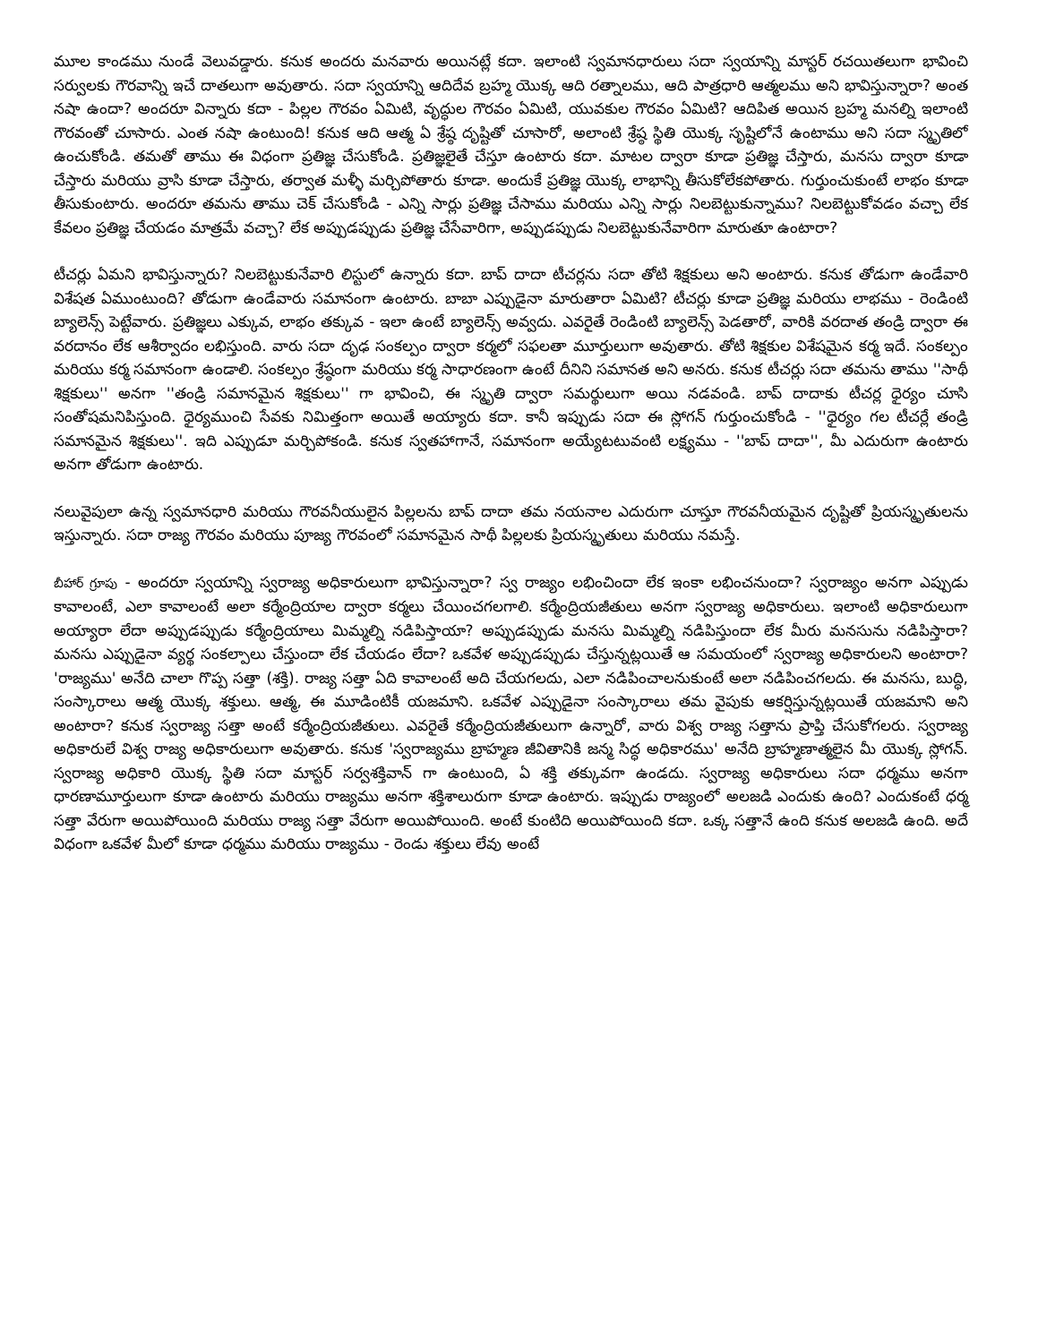మూల కాండము నుండే వెలువడ్డారు. కనుక అందరు మనవారు అయినట్లే కదా. ఇలాంటి స్వమానధారులు సదా స్వయాన్ని మాస్టర్ రచయితలుగా భావించి సర్వులకు గౌరవాన్ని ఇచే దాతలుగా అవుతారు. సదా స్వయాన్ని ఆదిదేవ బ్రహ్మ యొక్క ఆది రత్నాలము, ఆది పాత్రధారి ఆత్మలము అని భావిస్తున్నారా? అంత నషా ఉందా? అందరూ విన్నారు కదా - పిల్లల గౌరవం ఏమిటి, వృద్ధుల గౌరవం ఏమిటి, యువకుల గౌరవం ఏమిటి? ఆదిపిత అయిన బ్రహ్మ మనల్ని ఇలాంటి గౌరవంతో చూసారు. ఎంత నషా ఉంటుంది! కనుక ఆది ఆత్మ ఏ శ్రేష్ఠ దృష్టితో చూసారో, అలాంటి శ్రేష్ఠ స్థితి యొక్క సృష్టిలోనే ఉంటాము అని సదా స్మృతిలో ఉంచుకోండి. తమతో తాము ఈ విధంగా ప్రతిజ్ఞ చేసుకోండి. ప్రతిజ్ఞలైతే చేస్తూ ఉంటారు కదా. మాటల ద్వారా కూడా ప్రతిజ్ఞ చేస్తారు, మనసు ద్వారా కూడా చేస్తారు మరియు వ్రాసి కూడా చేస్తారు, తర్వాత మళ్ళీ మర్చిపోతారు కూడా. అందుకే ప్రతిజ్ఞ యొక్క లాభాన్ని తీసుకోలేకపోతారు. గుర్తుంచుకుంటే లాభం కూడా తీసుకుంటారు. అందరూ తమను తాము చెక్ చేసుకోండి - ఎన్ని సార్లు ప్రతిజ్ఞ చేసాము మరియు ఎన్ని సార్లు నిలబెట్టుకున్నాము? నిలబెట్టుకోవడం వచ్చా లేక కేవలం ప్రతిజ్ఞ చేయడం మాత్రమే వచ్చా? లేక అప్పుడప్పుడు ప్రతిజ్ఞ చేసేవారిగా, అప్పుడప్పుడు నిలబెట్టుకునేవారిగా మారుతూ ఉంటారా?
టీచర్లు ఏమని భావిస్తున్నారు? నిలబెట్టుకునేవారి లిస్టులో ఉన్నారు కదా. బాప్ దాదా టీచర్లను సదా తోటి శిక్షకులు అని అంటారు. కనుక తోడుగా ఉండేవారి విశేషత ఏముంటుంది? తోడుగా ఉండేవారు సమానంగా ఉంటారు. బాబా ఎప్పుడైనా మారుతారా ఏమిటి? టీచర్లు కూడా ప్రతిజ్ఞ మరియు లాభము - రెండింటి బ్యాలెన్స్ పెట్టేవారు. ప్రతిజ్ఞలు ఎక్కువ, లాభం తక్కువ - ఇలా ఉంటే బ్యాలెన్స్ అవ్వదు. ఎవరైతే రెండింటి బ్యాలెన్స్ పెడతారో, వారికి వరదాత తండ్రి ద్వారా ఈ వరదానం లేక ఆశీర్వాదం లభిస్తుంది. వారు సదా దృఢ సంకల్పం ద్వారా కర్మలో సఫలతా మూర్తులుగా అవుతారు. తోటి శిక్షకుల విశేషమైన కర్మ ఇదే. సంకల్పం మరియు కర్మ సమానంగా ఉండాలి. సంకల్పం శ్రేష్ఠంగా మరియు కర్మ సాధారణంగా ఉంటే దీనిని సమానత అని అనరు. కనుక టీచర్లు సదా తమను తాము ''సాథీ శిక్షకులు'' అనగా ''తండ్రి సమానమైన శిక్షకులు'' గా భావించి, ఈ స్మృతి ద్వారా సమర్థులుగా అయి నడవండి. బాప్ దాదాకు టీచర్ల ధైర్యం చూసి సంతోషమనిపిస్తుంది. ధైర్యముంచి సేవకు నిమిత్తంగా అయితే అయ్యారు కదా. కానీ ఇప్పుడు సదా ఈ స్లోగన్ గుర్తుంచుకోండి - ''ధైర్యం గల టీచర్లే తండ్రి సమానమైన శిక్షకులు''. ఇది ఎప్పుడూ మర్చిపోకండి. కనుక స్వతహాగానే, సమానంగా అయ్యేటటువంటి లక్ష్యము - ''బాప్ దాదా'', మీ ఎదురుగా ఉంటారు అనగా తోడుగా ఉంటారు.
నలువైపులా ఉన్న స్వమానధారి మరియు గౌరవనీయులైన పిల్లలను బాప్ దాదా తమ నయనాల ఎదురుగా చూస్తూ గౌరవనీయమైన దృష్టితో ప్రియస్మృతులను ఇస్తున్నారు. సదా రాజ్య గౌరవం మరియు పూజ్య గౌరవంలో సమానమైన సాథీ పిల్లలకు ప్రియస్మృతులు మరియు నమస్తే.
బీహార్ గ్రూపు - అందరూ స్వయాన్ని స్వరాజ్య అధికారులుగా భావిస్తున్నారా? స్వ రాజ్యం లభించిందా లేక ఇంకా లభించనుందా? స్వరాజ్యం అనగా ఎప్పుడు కావాలంటే, ఎలా కావాలంటే అలా కర్మేంద్రియాల ద్వారా కర్మలు చేయించగలగాలి. కర్మేంద్రియజీతులు అనగా స్వరాజ్య అధికారులు. ఇలాంటి అధికారులుగా అయ్యారా లేదా అప్పుడప్పుడు కర్మేంద్రియాలు మిమ్మల్ని నడిపిస్తాయా? అప్పుడప్పుడు మనసు మిమ్మల్ని నడిపిస్తుందా లేక మీరు మనసును నడిపిస్తారా? మనసు ఎప్పుడైనా వ్యర్థ సంకల్పాలు చేస్తుందా లేక చేయడం లేదా? ఒకవేళ అప్పుడప్పుడు చేస్తున్నట్లయితే ఆ సమయంలో స్వరాజ్య అధికారులని అంటారా? 'రాజ్యము' అనేది చాలా గొప్ప సత్తా (శక్తి). రాజ్య సత్తా ఏది కావాలంటే అది చేయగలదు, ఎలా నడిపించాలనుకుంటే అలా నడిపించగలదు. ఈ మనసు, బుద్ధి, సంస్కారాలు ఆత్మ యొక్క శక్తులు. ఆత్మ, ఈ మూడింటికీ యజమాని. ఒకవేళ ఎప్పుడైనా సంస్కారాలు తమ వైపుకు ఆకర్షిస్తున్నట్లయితే యజమాని అని అంటారా? కనుక స్వరాజ్య సత్తా అంటే కర్మేంద్రియజీతులు. ఎవరైతే కర్మేంద్రియజీతులుగా ఉన్నారో, వారు విశ్వ రాజ్య సత్తాను ప్రాప్తి చేసుకోగలరు. స్వరాజ్య అధికారులే విశ్వ రాజ్య అధికారులుగా అవుతారు. కనుక 'స్వరాజ్యము బ్రాహ్మణ జీవితానికి జన్మ సిద్ధ అధికారము' అనేది బ్రాహ్మణాత్మలైన మీ యొక్క స్లోగన్. స్వరాజ్య అధికారి యొక్క స్థితి సదా మాస్టర్ సర్వశక్తివాన్ గా ఉంటుంది, ఏ శక్తి తక్కువగా ఉండదు. స్వరాజ్య అధికారులు సదా ధర్మము అనగా ధారణామూర్తులుగా కూడా ఉంటారు మరియు రాజ్యము అనగా శక్తిశాలురుగా కూడా ఉంటారు. ఇప్పుడు రాజ్యంలో అలజడి ఎందుకు ఉంది? ఎందుకంటే ధర్మ సత్తా వేరుగా అయిపోయింది మరియు రాజ్య సత్తా వేరుగా అయిపోయింది. అంటే కుంటిది అయిపోయింది కదా. ఒక్క సత్తానే ఉంది కనుక అలజడి ఉంది. అదే విధంగా ఒకవేళ మీలో కూడా ధర్మము మరియు రాజ్యము - రెండు శక్తులు లేవు అంటే